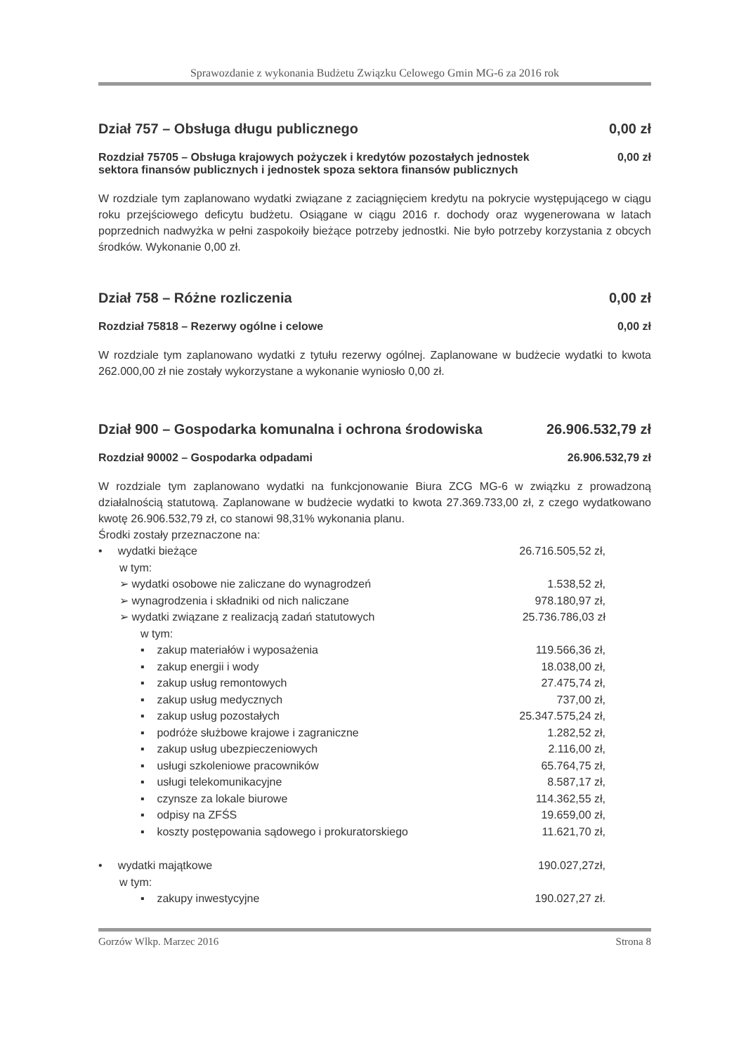Sprawozdanie z wykonania Budżetu Związku Celowego Gmin MG-6 za 2016 rok
Dział 757 – Obsługa długu publicznego 0,00 zł
Rozdział 75705 – Obsługa krajowych pożyczek i kredytów pozostałych jednostek
sektora finansów publicznych i jednostek spoza sektora finansów publicznych 0,00 zł
W rozdziale tym zaplanowano wydatki związane z zaciągnięciem kredytu na pokrycie występującego w ciągu roku przejściowego deficytu budżetu. Osiągane w ciągu 2016 r. dochody oraz wygenerowana w latach poprzednich nadwyżka w pełni zaspokoiły bieżące potrzeby jednostki. Nie było potrzeby korzystania z obcych środków. Wykonanie 0,00 zł.
Dział 758 – Różne rozliczenia 0,00 zł
Rozdział 75818 – Rezerwy ogólne i celowe 0,00 zł
W rozdziale tym zaplanowano wydatki z tytułu rezerwy ogólnej. Zaplanowane w budżecie wydatki to kwota 262.000,00 zł nie zostały wykorzystane a wykonanie wyniosło 0,00 zł.
Dział 900 – Gospodarka komunalna i ochrona środowiska 26.906.532,79 zł
Rozdział 90002 – Gospodarka odpadami 26.906.532,79 zł
W rozdziale tym zaplanowano wydatki na funkcjonowanie Biura ZCG MG-6 w związku z prowadzoną działalnością statutową. Zaplanowane w budżecie wydatki to kwota 27.369.733,00 zł, z czego wydatkowano kwotę 26.906.532,79 zł, co stanowi 98,31% wykonania planu.
Środki zostały przeznaczone na:
• wydatki bieżące
w tym: 26.716.505,52 zł,
➢ wydatki osobowe nie zaliczane do wynagrodzeń 1.538,52 zł,
➢ wynagrodzenia i składniki od nich naliczane 978.180,97 zł,
➢ wydatki związane z realizacją zadań statutowych
w tym: 25.736.786,03 zł
▪ zakup materiałów i wyposażenia 119.566,36 zł,
▪ zakup energii i wody 18.038,00 zł,
▪ zakup usług remontowych 27.475,74 zł,
▪ zakup usług medycznych 737,00 zł,
▪ zakup usług pozostałych 25.347.575,24 zł,
▪ podróże służbowe krajowe i zagraniczne 1.282,52 zł,
▪ zakup usług ubezpieczeniowych 2.116,00 zł,
▪ usługi szkoleniowe pracowników 65.764,75 zł,
▪ usługi telekomunikacyjne 8.587,17 zł,
▪ czynsze za lokale biurowe 114.362,55 zł,
▪ odpisy na ZFŚS 19.659,00 zł,
▪ koszty postępowania sądowego i prokuratorskiego 11.621,70 zł,
• wydatki majątkowe
w tym: 190.027,27zł,
▪ zakupy inwestycyjne 190.027,27 zł.
Gorzów Wlkp. Marzec 2016 Strona 8